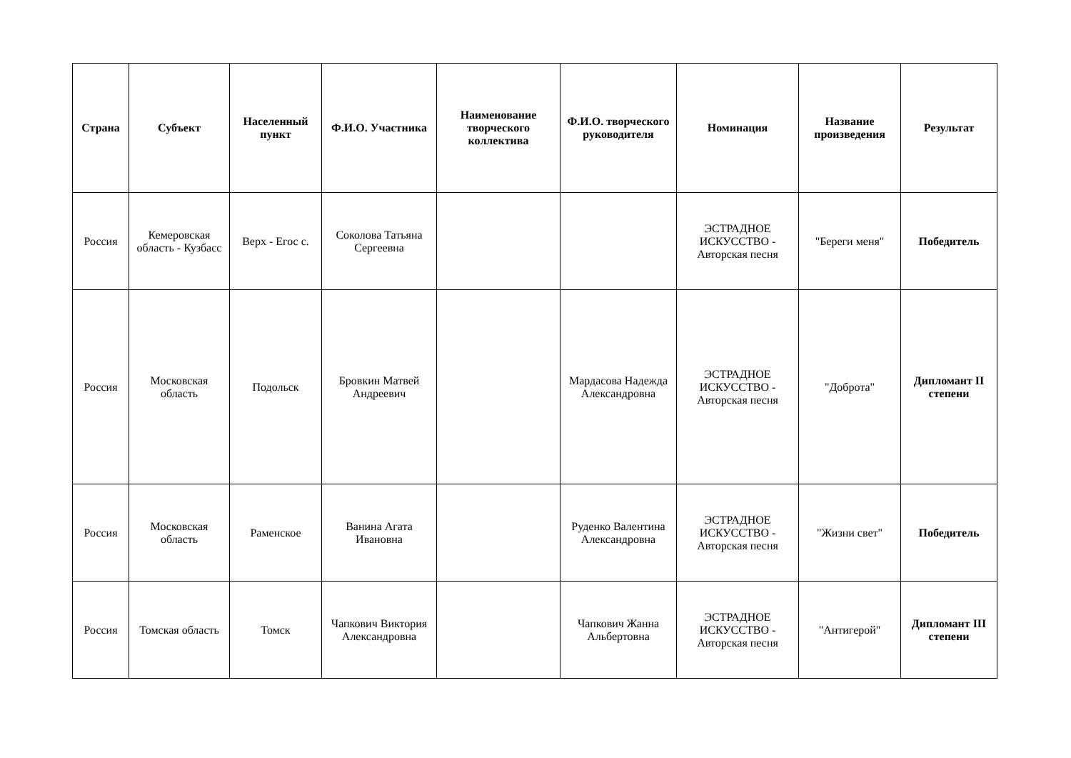| Страна | Субъект | Населенный пункт | Ф.И.О. Участника | Наименование творческого коллектива | Ф.И.О. творческого руководителя | Номинация | Название произведения | Результат |
| --- | --- | --- | --- | --- | --- | --- | --- | --- |
| Россия | Кемеровская область - Кузбасс | Верх - Егос с. | Соколова Татьяна Сергеевна | | | ЭСТРАДНОЕ ИСКУССТВО - Авторская песня | "Береги меня" | Победитель |
| Россия | Московская область | Подольск | Бровкин Матвей Андреевич | | Мардасова Надежда Александровна | ЭСТРАДНОЕ ИСКУССТВО - Авторская песня | "Доброта" | Дипломант II степени |
| Россия | Московская область | Раменское | Ванина Агата Ивановна | | Руденко Валентина Александровна | ЭСТРАДНОЕ ИСКУССТВО - Авторская песня | "Жизни свет" | Победитель |
| Россия | Томская область | Томск | Чапкович Виктория Александровна | | Чапкович Жанна Альбертовна | ЭСТРАДНОЕ ИСКУССТВО - Авторская песня | "Антигерой" | Дипломант III степени |